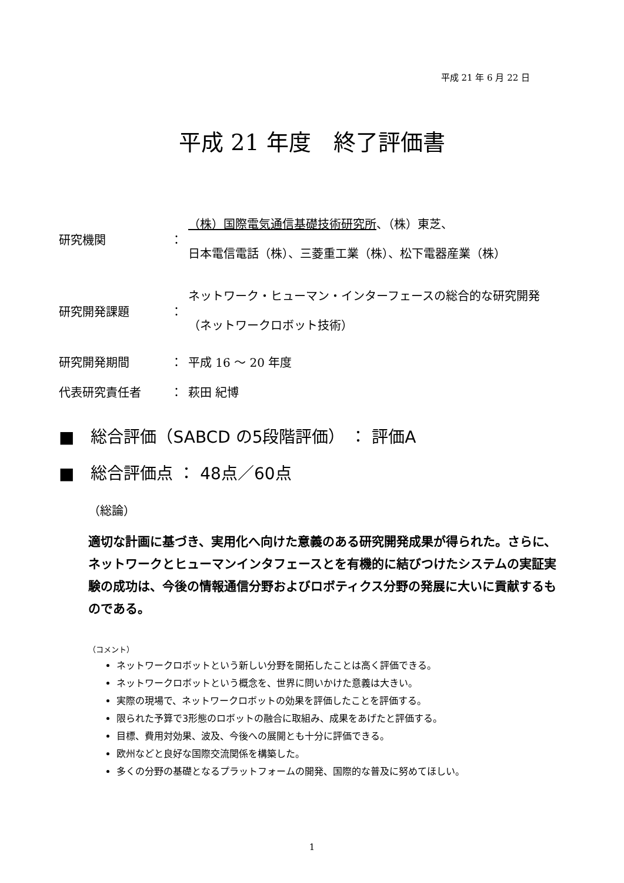平成 21 年 6 月 22 日
平成 21 年度　終了評価書
研究機関
：
（株）国際電気通信基礎技術研究所、（株）東芝、
日本電信電話（株）、三菱重工業（株）、松下電器産業（株）
研究開発課題
：
ネットワーク・ヒューマン・インターフェースの総合的な研究開発
（ネットワークロボット技術）
研究開発期間
：
平成 16 ～ 20 年度
代表研究責任者
：
萩田 紀博
■　総合評価（SABCD の5段階評価） ： 評価A
■　総合評価点 ： 48点／60点
（総論）
適切な計画に基づき、実用化へ向けた意義のある研究開発成果が得られた。さらに、ネットワークとヒューマンインタフェースとを有機的に結びつけたシステムの実証実験の成功は、今後の情報通信分野およびロボティクス分野の発展に大いに貢献するものである。
（コメント）
ネットワークロボットという新しい分野を開拓したことは高く評価できる。
ネットワークロボットという概念を、世界に問いかけた意義は大きい。
実際の現場で、ネットワークロボットの効果を評価したことを評価する。
限られた予算で3形態のロボットの融合に取組み、成果をあげたと評価する。
目標、費用対効果、波及、今後への展開とも十分に評価できる。
欧州などと良好な国際交流関係を構築した。
多くの分野の基礎となるプラットフォームの開発、国際的な普及に努めてほしい。
1